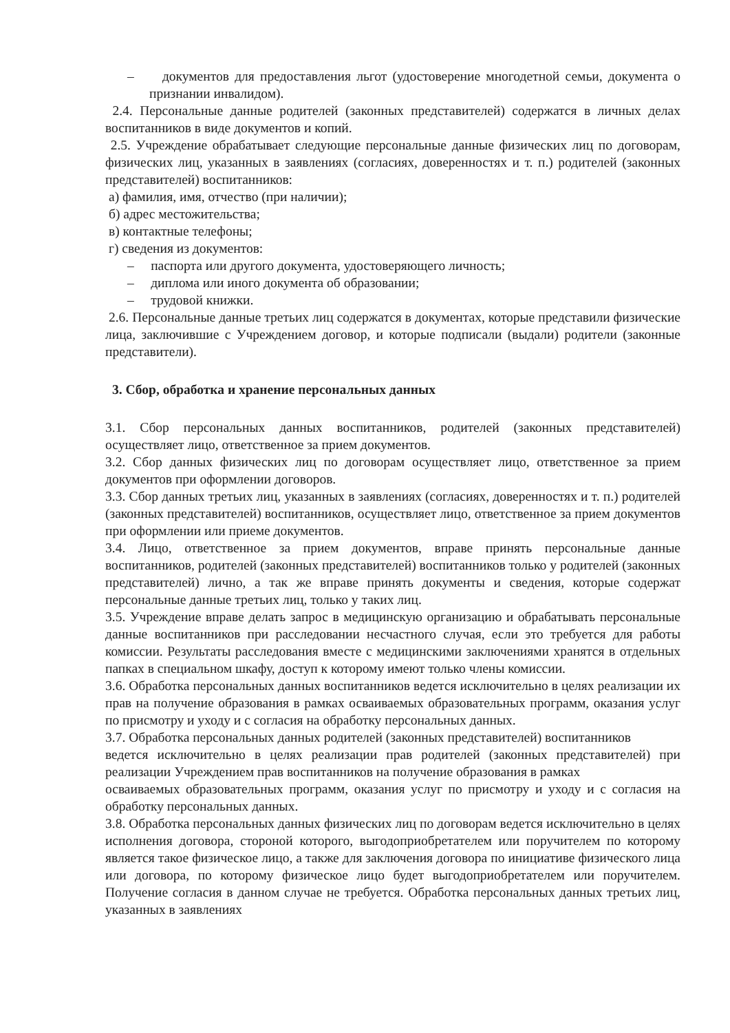– документов для предоставления льгот (удостоверение многодетной семьи, документа о признании инвалидом).
2.4. Персональные данные родителей (законных представителей) содержатся в личных делах воспитанников в виде документов и копий.
2.5. Учреждение обрабатывает следующие персональные данные физических лиц по договорам, физических лиц, указанных в заявлениях (согласиях, доверенностях и т. п.) родителей (законных представителей) воспитанников:
а) фамилия, имя, отчество (при наличии);
б) адрес местожительства;
в) контактные телефоны;
г) сведения из документов:
– паспорта или другого документа, удостоверяющего личность;
– диплома или иного документа об образовании;
– трудовой книжки.
2.6. Персональные данные третьих лиц содержатся в документах, которые представили физические лица, заключившие с Учреждением договор, и которые подписали (выдали) родители (законные представители).
3. Сбор, обработка и хранение персональных данных
3.1. Сбор персональных данных воспитанников, родителей (законных представителей) осуществляет лицо, ответственное за прием документов.
3.2. Сбор данных физических лиц по договорам осуществляет лицо, ответственное за прием документов при оформлении договоров.
3.3. Сбор данных третьих лиц, указанных в заявлениях (согласиях, доверенностях и т. п.) родителей (законных представителей) воспитанников, осуществляет лицо, ответственное за прием документов при оформлении или приеме документов.
3.4. Лицо, ответственное за прием документов, вправе принять персональные данные воспитанников, родителей (законных представителей) воспитанников только у родителей (законных представителей) лично, а так же вправе принять документы и сведения, которые содержат персональные данные третьих лиц, только у таких лиц.
3.5. Учреждение вправе делать запрос в медицинскую организацию и обрабатывать персональные данные воспитанников при расследовании несчастного случая, если это требуется для работы комиссии. Результаты расследования вместе с медицинскими заключениями хранятся в отдельных папках в специальном шкафу, доступ к которому имеют только члены комиссии.
3.6. Обработка персональных данных воспитанников ведется исключительно в целях реализации их прав на получение образования в рамках осваиваемых образовательных программ, оказания услуг по присмотру и уходу и с согласия на обработку персональных данных.
3.7. Обработка персональных данных родителей (законных представителей) воспитанников
ведется исключительно в целях реализации прав родителей (законных представителей) при реализации Учреждением прав воспитанников на получение образования в рамках
осваиваемых образовательных программ, оказания услуг по присмотру и уходу и с согласия на обработку персональных данных.
3.8. Обработка персональных данных физических лиц по договорам ведется исключительно в целях исполнения договора, стороной которого, выгодоприобретателем или поручителем по которому является такое физическое лицо, а также для заключения договора по инициативе физического лица или договора, по которому физическое лицо будет выгодоприобретателем или поручителем. Получение согласия в данном случае не требуется. Обработка персональных данных третьих лиц, указанных в заявлениях